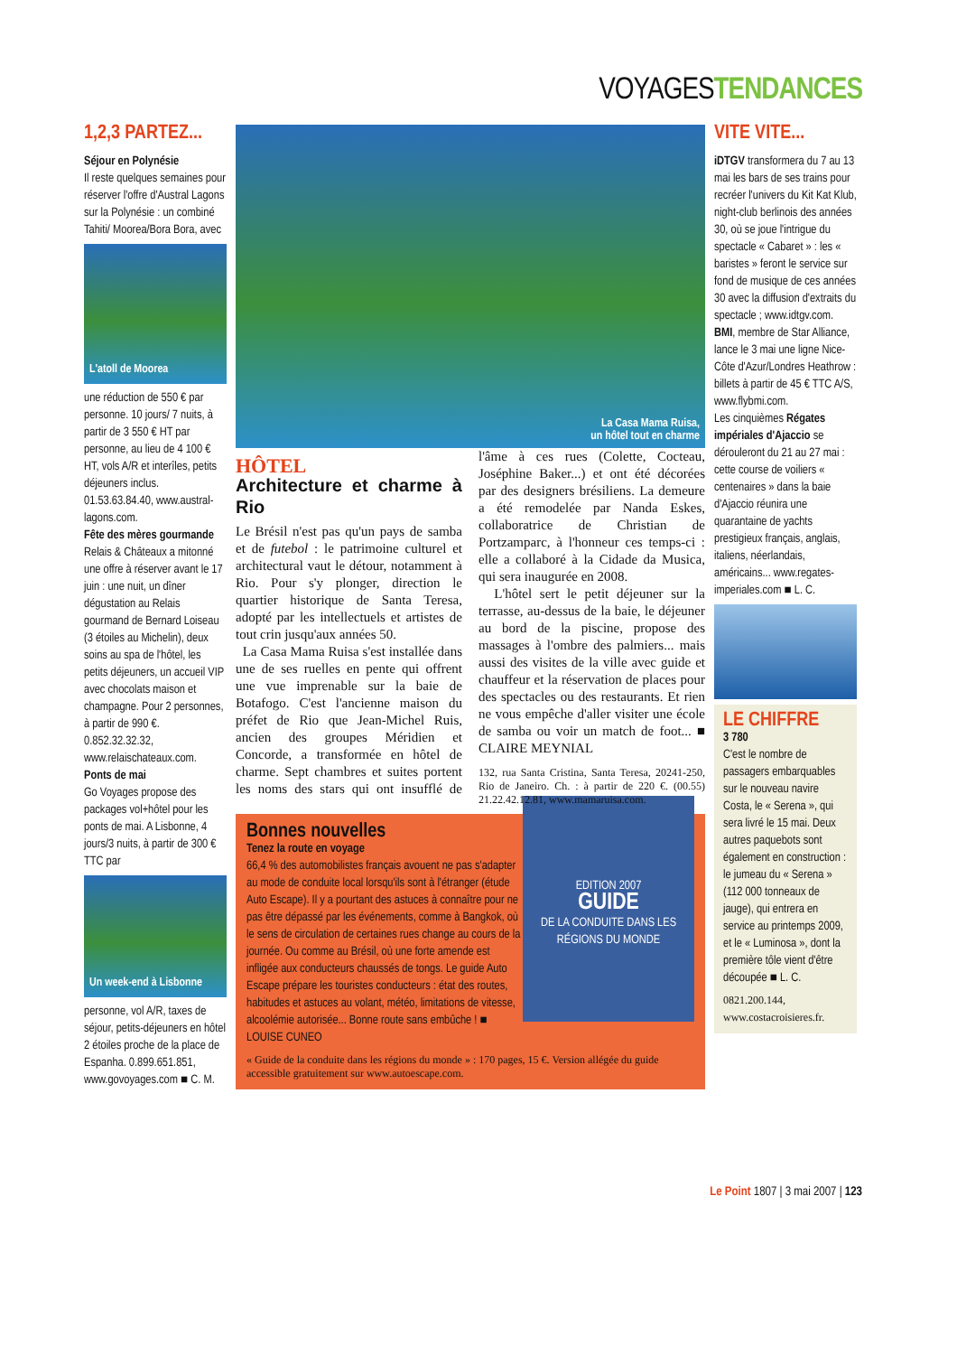VOYAGESTENDANCES
1,2,3 PARTEZ...
Séjour en Polynésie
Il reste quelques semaines pour réserver l'offre d'Austral Lagons sur la Polynésie : un combiné Tahiti/ Moorea/Bora Bora, avec
L'atoll de Moorea
une réduction de 550 € par personne. 10 jours/ 7 nuits, à partir de 3 550 € HT par personne, au lieu de 4 100 € HT, vols A/R et interîles, petits déjeuners inclus. 01.53.63.84.40, www.austral-lagons.com.
Fête des mères gourmande
Relais & Châteaux a mitonné une offre à réserver avant le 17 juin : une nuit, un dîner dégustation au Relais gourmand de Bernard Loiseau (3 étoiles au Michelin), deux soins au spa de l'hôtel, les petits déjeuners, un accueil VIP avec chocolats maison et champagne. Pour 2 personnes, à partir de 990 €. 0.852.32.32.32, www.relaischateaux.com.
Ponts de mai
Go Voyages propose des packages vol+hôtel pour les ponts de mai. A Lisbonne, 4 jours/3 nuits, à partir de 300 € TTC par
Un week-end à Lisbonne
personne, vol A/R, taxes de séjour, petits-déjeuners en hôtel 2 étoiles proche de la place de Espanha. 0.899.651.851, www.govoyages.com ■ C. M.
La Casa Mama Ruisa,
un hôtel tout en charme
HÔTEL
Architecture et charme à Rio
Le Brésil n'est pas qu'un pays de samba et de futebol : le patrimoine culturel et architectural vaut le détour, notamment à Rio. Pour s'y plonger, direction le quartier historique de Santa Teresa, adopté par les intellectuels et artistes de tout crin jusqu'aux années 50.
La Casa Mama Ruisa s'est installée dans une de ses ruelles en pente qui offrent une vue imprenable sur la baie de Botafogo. C'est l'ancienne maison du préfet de Rio que Jean-Michel Ruis, ancien des groupes Méridien et Concorde, a transformée en hôtel de charme. Sept chambres et suites portent les noms des stars qui ont insufflé de l'âme à ces rues (Colette, Cocteau, Joséphine Baker...) et ont été décorées par des designers brésiliens. La demeure a été remodelée par Nanda Eskes, collaboratrice de Christian de Portzamparc, à l'honneur ces temps-ci : elle a collaboré à la Cidade da Musica, qui sera inaugurée en 2008.
L'hôtel sert le petit déjeuner sur la terrasse, au-dessus de la baie, le déjeuner au bord de la piscine, propose des massages à l'ombre des palmiers... mais aussi des visites de la ville avec guide et chauffeur et la réservation de places pour des spectacles ou des restaurants. Et rien ne vous empêche d'aller visiter une école de samba ou voir un match de foot... ■ CLAIRE MEYNIAL
132, rua Santa Cristina, Santa Teresa, 20241-250, Rio de Janeiro. Ch. : à partir de 220 €. (00.55) 21.22.42.12.81, www.mamaruisa.com.
EDITION 2007
GUIDE
DE LA CONDUITE DANS LES RÉGIONS DU MONDE
Bonnes nouvelles
Tenez la route en voyage
66,4 % des automobilistes français avouent ne pas s'adapter au mode de conduite local lorsqu'ils sont à l'étranger (étude Auto Escape). Il y a pourtant des astuces à connaître pour ne pas être dépassé par les événements, comme à Bangkok, où le sens de circulation de certaines rues change au cours de la journée. Ou comme au Brésil, où une forte amende est infligée aux conducteurs chaussés de tongs. Le guide Auto Escape prépare les touristes conducteurs : état des routes, habitudes et astuces au volant, météo, limitations de vitesse, alcoolémie autorisée... Bonne route sans embûche ! ■ LOUISE CUNEO
« Guide de la conduite dans les régions du monde » : 170 pages, 15 €. Version allégée du guide accessible gratuitement sur www.autoescape.com.
VITE VITE...
iDTGV transformera du 7 au 13 mai les bars de ses trains pour recréer l'univers du Kit Kat Klub, night-club berlinois des années 30, où se joue l'intrigue du spectacle « Cabaret » : les « baristes » feront le service sur fond de musique de ces années 30 avec la diffusion d'extraits du spectacle ; www.idtgv.com.
BMI, membre de Star Alliance, lance le 3 mai une ligne Nice-Côte d'Azur/Londres Heathrow : billets à partir de 45 € TTC A/S, www.flybmi.com.
Les cinquièmes Régates impériales d'Ajaccio se dérouleront du 21 au 27 mai : cette course de voiliers « centenaires » dans la baie d'Ajaccio réunira une quarantaine de yachts prestigieux français, anglais, italiens, néerlandais, américains... www.regates-imperiales.com ■ L. C.
LE CHIFFRE
3 780
C'est le nombre de passagers embarquables sur le nouveau navire Costa, le « Serena », qui sera livré le 15 mai. Deux autres paquebots sont également en construction : le jumeau du « Serena » (112 000 tonneaux de jauge), qui entrera en service au printemps 2009, et le « Luminosa », dont la première tôle vient d'être découpée ■ L. C.
0821.200.144, www.costacroisieres.fr.
Le Point 1807 | 3 mai 2007 | 123